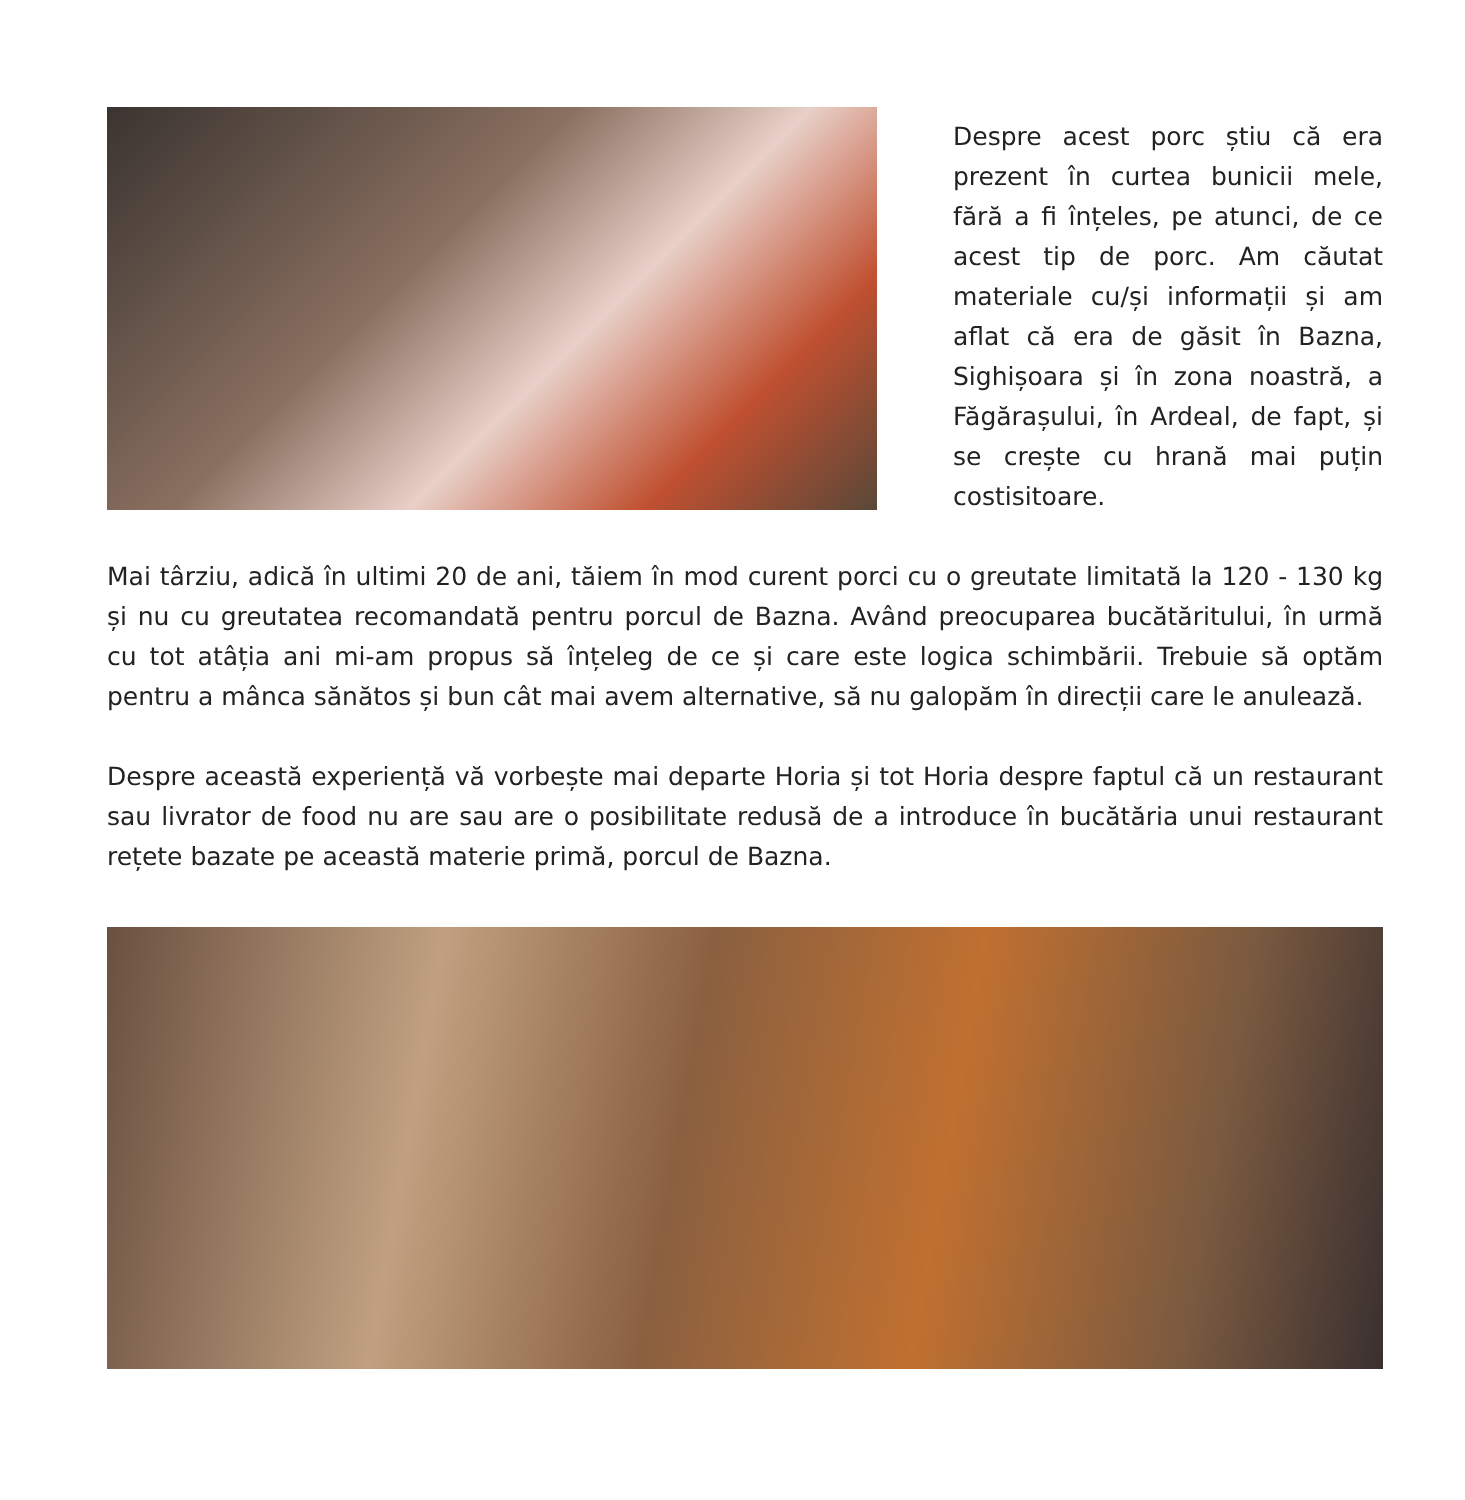Despre acest porc știu că era prezent în curtea bunicii mele, fără a fi înțeles, pe atunci, de ce acest tip de porc. Am căutat materiale cu/și informații și am aflat că era de găsit în Bazna, Sighișoara și în zona noastră, a Făgărașului, în Ardeal, de fapt, și se crește cu hrană mai puțin costisitoare.
Mai târziu, adică în ultimi 20 de ani, tăiem în mod curent porci cu o greutate limitată la 120 - 130 kg și nu cu greutatea recomandată pentru porcul de Bazna. Având preocuparea bucătăritului, în urmă cu tot atâția ani mi-am propus să înțeleg de ce și care este logica schimbării. Trebuie să optăm pentru a mânca sănătos și bun cât mai avem alternative, să nu galopăm în direcții care le anulează.
Despre această experiență vă vorbește mai departe Horia și tot Horia despre faptul că un restaurant sau livrator de food nu are sau are o posibilitate redusă de a introduce în bucătăria unui restaurant rețete bazate pe această materie primă, porcul de Bazna.